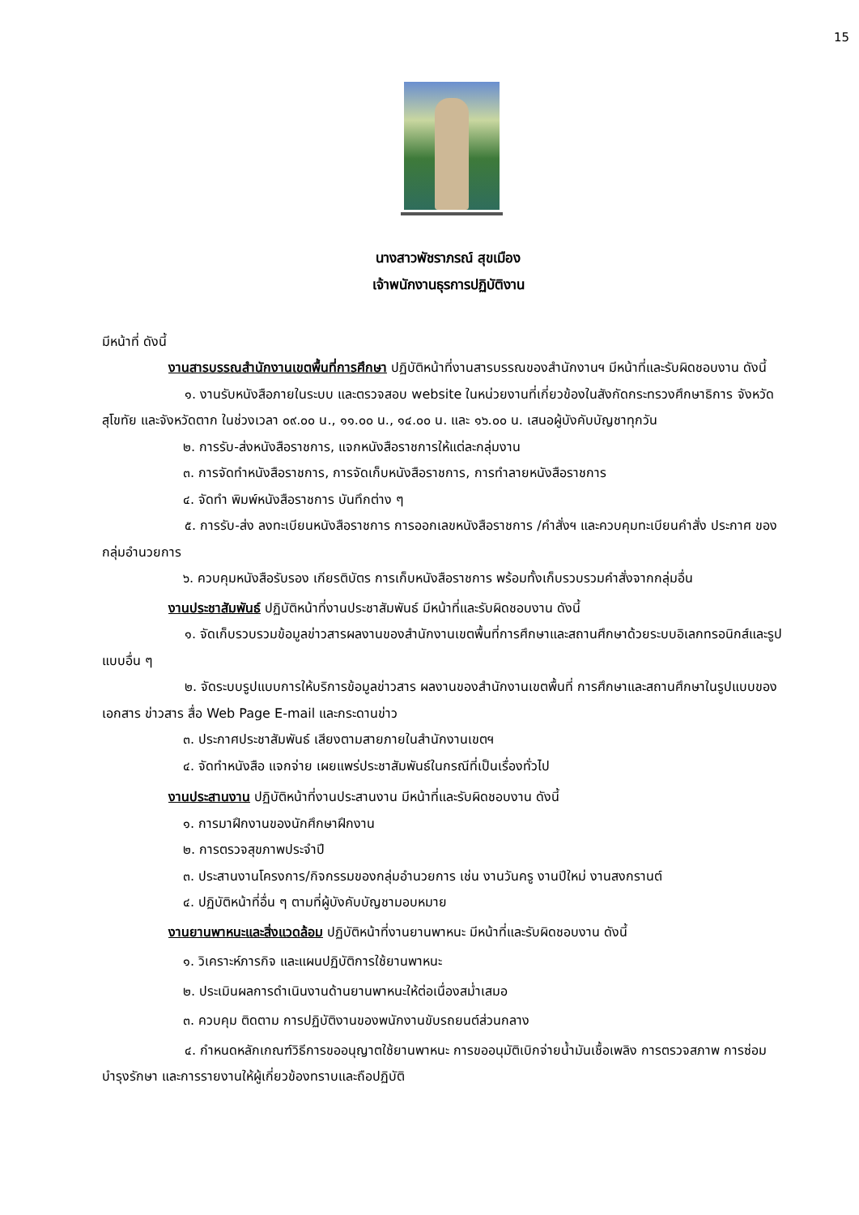15
นางสาวพัชราภรณ์ สุขเมือง
เจ้าพนักงานธุรการปฏิบัติงาน
มีหน้าที่ ดังนี้
งานสารบรรณสำนักงานเขตพื้นที่การศึกษา ปฏิบัติหน้าที่งานสารบรรณของสำนักงานฯ มีหน้าที่และรับผิดชอบงาน ดังนี้
๑. งานรับหนังสือภายในระบบ และตรวจสอบ website ในหน่วยงานที่เกี่ยวข้องในสังกัดกระทรวงศึกษาธิการ จังหวัดสุโขทัย และจังหวัดตาก ในช่วงเวลา ๐๙.๐๐ น., ๑๑.๐๐ น., ๑๔.๐๐ น. และ ๑๖.๐๐ น. เสนอผู้บังคับบัญชาทุกวัน
๒. การรับ-ส่งหนังสือราชการ, แจกหนังสือราชการให้แต่ละกลุ่มงาน
๓. การจัดทำหนังสือราชการ, การจัดเก็บหนังสือราชการ, การทำลายหนังสือราชการ
๔. จัดทำ พิมพ์หนังสือราชการ บันทึกต่าง ๆ
๕. การรับ-ส่ง ลงทะเบียนหนังสือราชการ การออกเลขหนังสือราชการ /คำสั่งฯ และควบคุมทะเบียนคำสั่ง ประกาศ ของกลุ่มอำนวยการ
๖. ควบคุมหนังสือรับรอง เกียรติบัตร การเก็บหนังสือราชการ พร้อมทั้งเก็บรวบรวมคำสั่งจากกลุ่มอื่น
งานประชาสัมพันธ์ ปฏิบัติหน้าที่งานประชาสัมพันธ์ มีหน้าที่และรับผิดชอบงาน ดังนี้
๑. จัดเก็บรวบรวมข้อมูลข่าวสารผลงานของสำนักงานเขตพื้นที่การศึกษาและสถานศึกษาด้วยระบบอิเลกทรอนิกส์และรูปแบบอื่น ๆ
๒. จัดระบบรูปแบบการให้บริการข้อมูลข่าวสาร ผลงานของสำนักงานเขตพื้นที่ การศึกษาและสถานศึกษาในรูปแบบของเอกสาร ข่าวสาร สื่อ Web Page E-mail และกระดานข่าว
๓. ประกาศประชาสัมพันธ์ เสียงตามสายภายในสำนักงานเขตฯ
๔. จัดทำหนังสือ แจกจ่าย เผยแพร่ประชาสัมพันธ์ในกรณีที่เป็นเรื่องทั่วไป
งานประสานงาน ปฏิบัติหน้าที่งานประสานงาน มีหน้าที่และรับผิดชอบงาน ดังนี้
๑. การมาฝึกงานของนักศึกษาฝึกงาน
๒. การตรวจสุขภาพประจำปี
๓. ประสานงานโครงการ/กิจกรรมของกลุ่มอำนวยการ เช่น งานวันครู งานปีใหม่ งานสงกรานต์
๔. ปฏิบัติหน้าที่อื่น ๆ ตามที่ผู้บังคับบัญชามอบหมาย
งานยานพาหนะและสิ่งแวดล้อม ปฏิบัติหน้าที่งานยานพาหนะ มีหน้าที่และรับผิดชอบงาน ดังนี้
๑. วิเคราะห์ภารกิจ และแผนปฏิบัติการใช้ยานพาหนะ
๒. ประเมินผลการดำเนินงานด้านยานพาหนะให้ต่อเนื่องสม่ำเสมอ
๓. ควบคุม ติดตาม การปฏิบัติงานของพนักงานขับรถยนต์ส่วนกลาง
๔. กำหนดหลักเกณฑ์วิธีการขออนุญาตใช้ยานพาหนะ การขออนุมัติเบิกจ่ายน้ำมันเชื้อเพลิง การตรวจสภาพ การซ่อมบำรุงรักษา และการรายงานให้ผู้เกี่ยวข้องทราบและถือปฏิบัติ